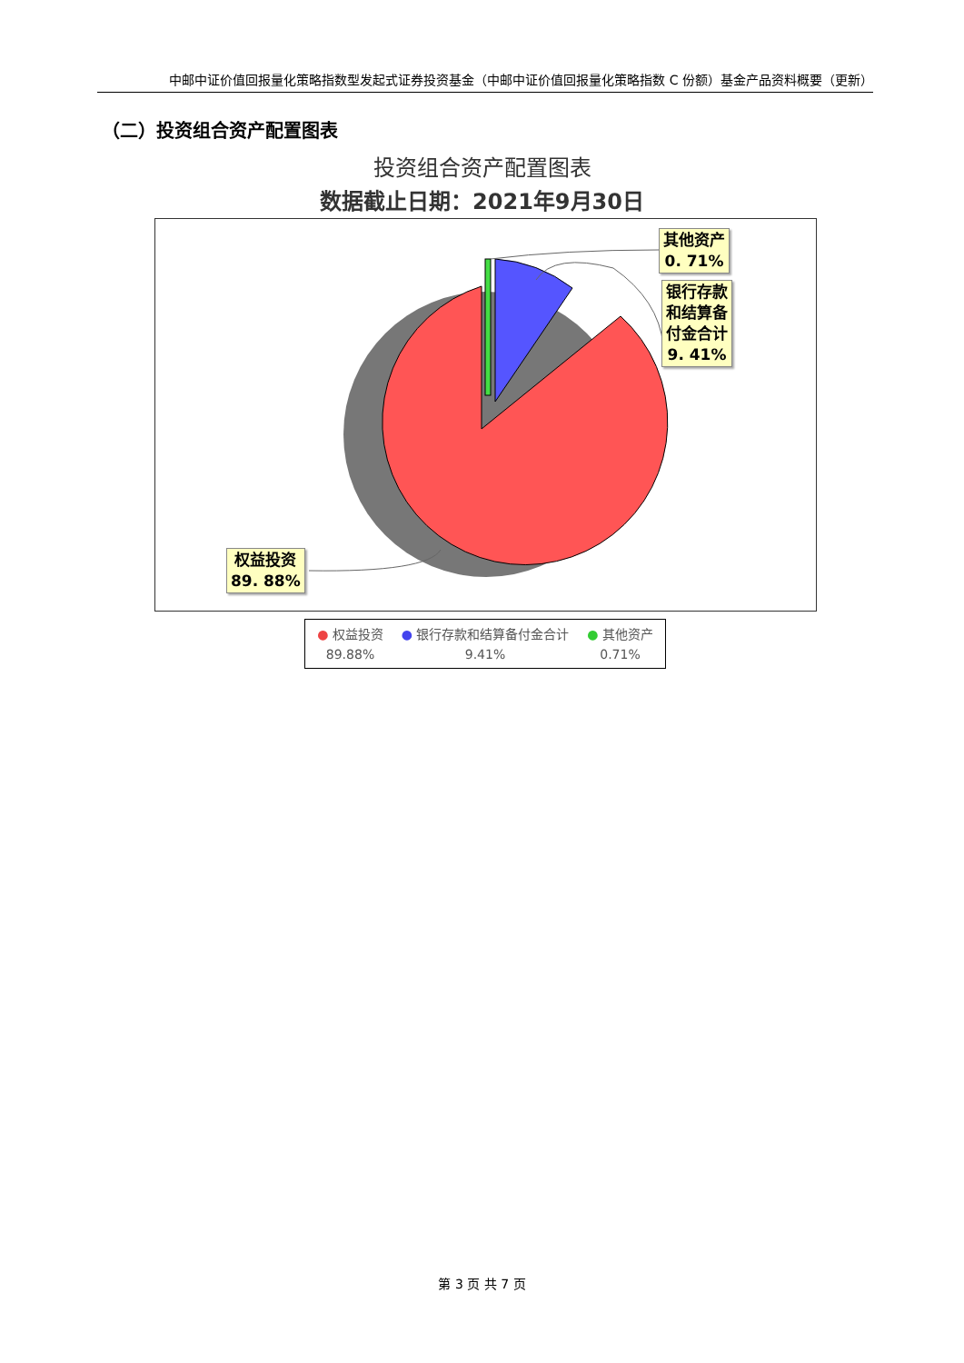中邮中证价值回报量化策略指数型发起式证券投资基金（中邮中证价值回报量化策略指数 C 份额）基金产品资料概要（更新）
（二）投资组合资产配置图表
投资组合资产配置图表
数据截止日期：2021年9月30日
其他资产
0. 71%
银行存款
和结算备
付金合计
9. 41%
权益投资
89. 88%
● 权益投资
89.88%
● 银行存款和结算备付金合计
9.41%
● 其他资产
0.71%
第 3 页 共 7 页